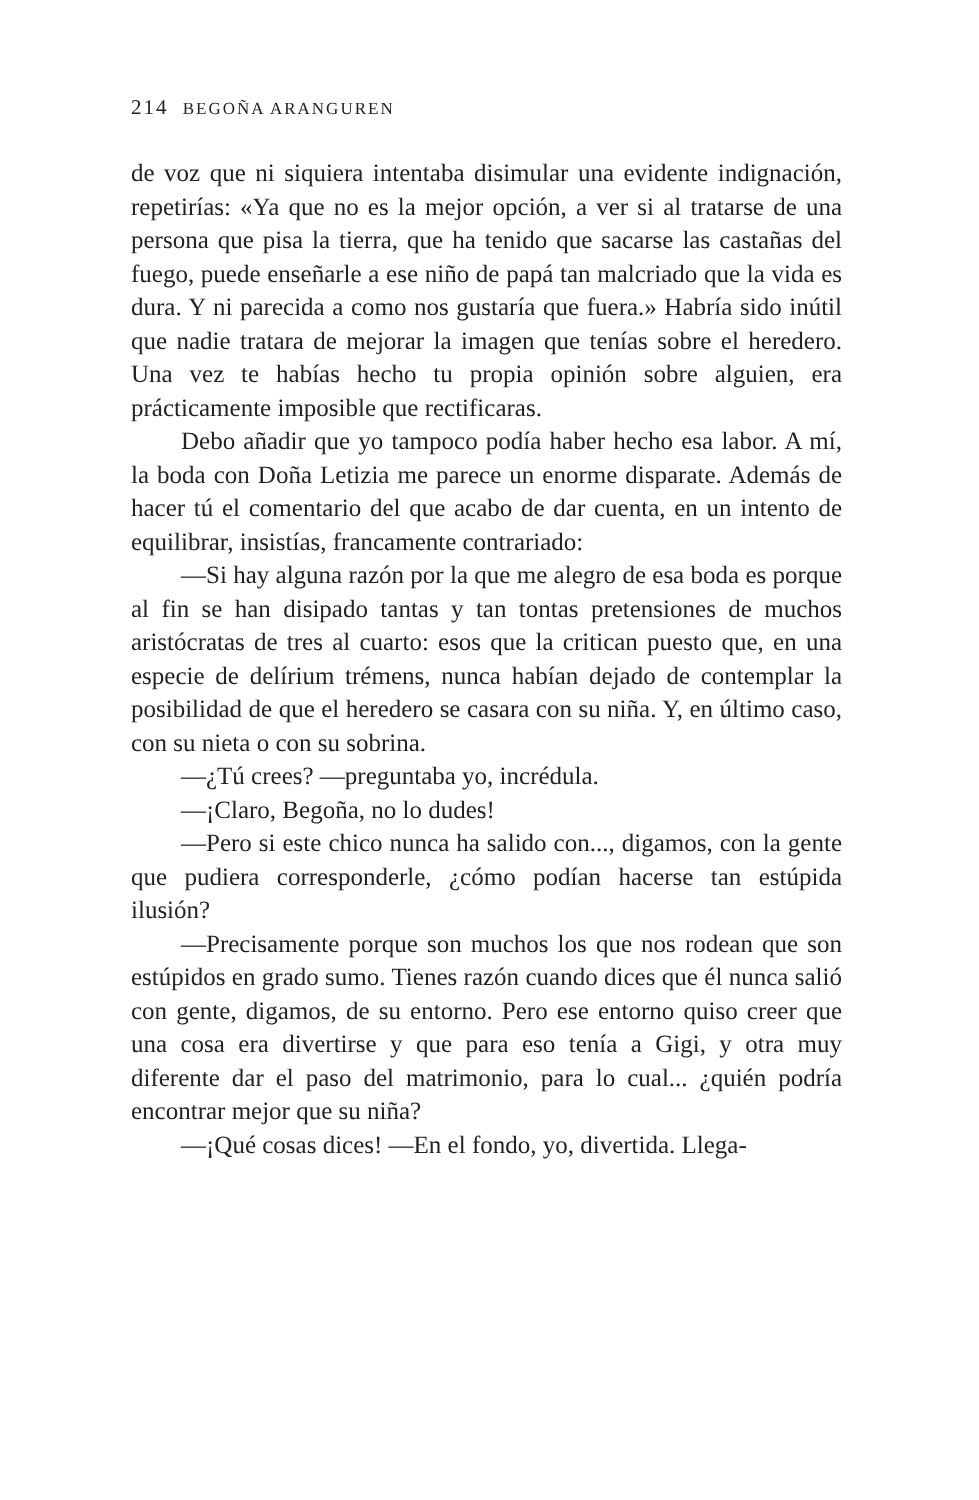214 BEGOÑA ARANGUREN
de voz que ni siquiera intentaba disimular una evidente indignación, repetirías: «Ya que no es la mejor opción, a ver si al tratarse de una persona que pisa la tierra, que ha tenido que sacarse las castañas del fuego, puede enseñarle a ese niño de papá tan malcriado que la vida es dura. Y ni parecida a como nos gustaría que fuera.» Habría sido inútil que nadie tratara de mejorar la imagen que tenías sobre el heredero. Una vez te habías hecho tu propia opinión sobre alguien, era prácticamente imposible que rectificaras.
Debo añadir que yo tampoco podía haber hecho esa labor. A mí, la boda con Doña Letizia me parece un enorme disparate. Además de hacer tú el comentario del que acabo de dar cuenta, en un intento de equilibrar, insistías, francamente contrariado:
—Si hay alguna razón por la que me alegro de esa boda es porque al fin se han disipado tantas y tan tontas pretensiones de muchos aristócratas de tres al cuarto: esos que la critican puesto que, en una especie de delírium trémens, nunca habían dejado de contemplar la posibilidad de que el heredero se casara con su niña. Y, en último caso, con su nieta o con su sobrina.
—¿Tú crees? —preguntaba yo, incrédula.
—¡Claro, Begoña, no lo dudes!
—Pero si este chico nunca ha salido con..., digamos, con la gente que pudiera corresponderle, ¿cómo podían hacerse tan estúpida ilusión?
—Precisamente porque son muchos los que nos rodean que son estúpidos en grado sumo. Tienes razón cuando dices que él nunca salió con gente, digamos, de su entorno. Pero ese entorno quiso creer que una cosa era divertirse y que para eso tenía a Gigi, y otra muy diferente dar el paso del matrimonio, para lo cual... ¿quién podría encontrar mejor que su niña?
—¡Qué cosas dices! —En el fondo, yo, divertida. Llega-